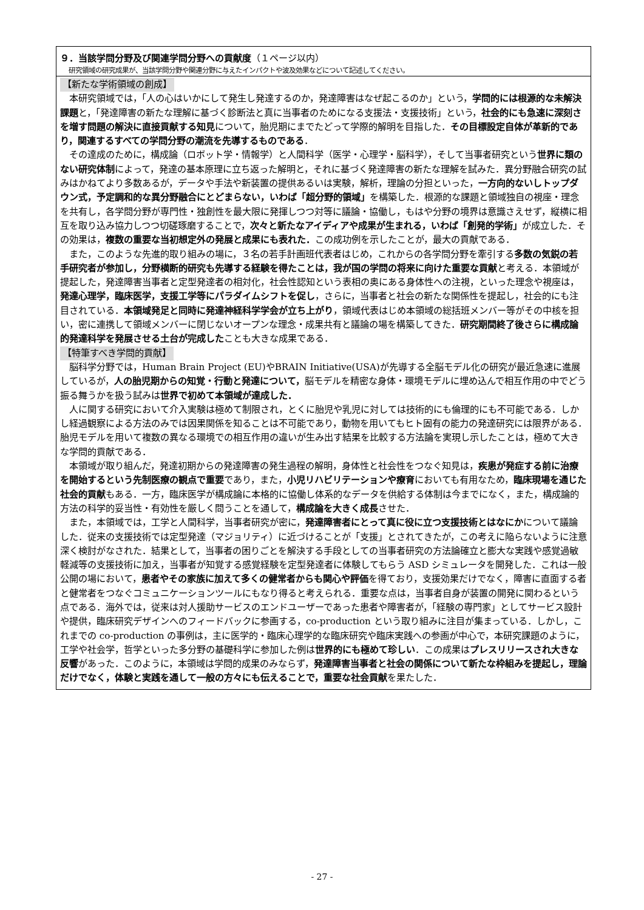９．当該学問分野及び関連学問分野への貢献度（１ページ以内）
研究領域の研究成果が、当該学問分野や関連分野に与えたインパクトや波及効果などについて記述してください。
【新たな学術領域の創成】
本研究領域では，「人の心はいかにして発生し発達するのか，発達障害はなぜ起こるのか」という，学問的には根源的な未解決課題と，「発達障害の新たな理解に基づく診断法と真に当事者のためになる支援法・支援技術」という，社会的にも急速に深刻さを増す問題の解決に直接貢献する知見について，胎児期にまでたどって学際的解明を目指した．その目標設定自体が革新的であり，関連するすべての学問分野の潮流を先導するものである．
その達成のために，構成論（ロボット学・情報学）と人間科学（医学・心理学・脳科学），そして当事者研究という世界に類のない研究体制によって，発達の基本原理に立ち返った解明と，それに基づく発達障害の新たな理解を試みた．異分野融合研究の試みはかねてより多数あるが，データや手法や新装置の提供あるいは実験，解析，理論の分担といった，一方向的ないしトップダウン式，予定調和的な異分野融合にとどまらない，いわば「超分野的領域」を構築した．根源的な課題と領域独自の視座・理念を共有し，各学問分野が専門性・独創性を最大限に発揮しつつ対等に議論・協働し，もはや分野の境界は意識さえせず，縦横に相互を取り込み協力しつつ切磋琢磨することで，次々と新たなアイディアや成果が生まれる，いわば「創発的学術」が成立した．その効果は，複数の重要な当初想定外の発展と成果にも表れた．この成功例を示したことが，最大の貢献である．
また，このような先進的取り組みの場に，３名の若手計画班代表者はじめ，これからの各学問分野を牽引する多数の気鋭の若手研究者が参加し，分野横断的研究も先導する経験を得たことは，我が国の学問の将来に向けた重要な貢献と考える．本領域が提起した，発達障害当事者と定型発達者の相対化，社会性認知という表相の奥にある身体性への注視，といった理念や視座は，発達心理学，臨床医学，支援工学等にパラダイムシフトを促し，さらに，当事者と社会の新たな関係性を提起し，社会的にも注目されている．本領域発足と同時に発達神経科学学会が立ち上がり，領域代表はじめ本領域の総括班メンバー等がその中核を担い，密に連携して領域メンバーに閉じないオープンな理念・成果共有と議論の場を構築してきた．研究期間終了後さらに構成論的発達科学を発展させる土台が完成したことも大きな成果である．
【特筆すべき学問的貢献】
脳科学分野では，Human Brain Project (EU)やBRAIN Initiative(USA)が先導する全脳モデル化の研究が最近急速に進展しているが，人の胎児期からの知覚・行動と発達について，脳モデルを精密な身体・環境モデルに埋め込んで相互作用の中でどう振る舞うかを扱う試みは世界で初めて本領域が達成した．
人に関する研究において介入実験は極めて制限され，とくに胎児や乳児に対しては技術的にも倫理的にも不可能である．しかし経過観察による方法のみでは因果関係を知ることは不可能であり，動物を用いてもヒト固有の能力の発達研究には限界がある．胎児モデルを用いて複数の異なる環境での相互作用の違いが生み出す結果を比較する方法論を実現し示したことは，極めて大きな学問的貢献である．
本領域が取り組んだ，発達初期からの発達障害の発生過程の解明，身体性と社会性をつなぐ知見は，疾患が発症する前に治療を開始するという先制医療の観点で重要であり，また，小児リハビリテーションや療育においても有用なため，臨床現場を通じた社会的貢献もある．一方，臨床医学が構成論に本格的に協働し体系的なデータを供給する体制は今までになく，また，構成論的方法の科学的妥当性・有効性を厳しく問うことを通して，構成論を大きく成長させた．
また，本領域では，工学と人間科学，当事者研究が密に，発達障害者にとって真に役に立つ支援技術とはなにかについて議論した．従来の支援技術では定型発達（マジョリティ）に近づけることが「支援」とされてきたが，この考えに陥らないように注意深く検討がなされた．結果として，当事者の困りごとを解決する手段としての当事者研究の方法論確立と膨大な実践や感覚過敏軽減等の支援技術に加え，当事者が知覚する感覚経験を定型発達者に体験してもらう ASD シミュレータを開発した．これは一般公開の場において，患者やその家族に加えて多くの健常者からも関心や評価を得ており，支援効果だけでなく，障害に直面する者と健常者をつなぐコミュニケーションツールにもなり得ると考えられる．重要な点は，当事者自身が装置の開発に関わるという点である．海外では，従来は対人援助サービスのエンドユーザーであった患者や障害者が，「経験の専門家」としてサービス設計や提供，臨床研究デザインへのフィードバックに参画する，co-production という取り組みに注目が集まっている．しかし，これまでの co-production の事例は，主に医学的・臨床心理学的な臨床研究や臨床実践への参画が中心で，本研究課題のように，工学や社会学，哲学といった多分野の基礎科学に参加した例は世界的にも極めて珍しい．この成果はプレスリリースされ大きな反響があった．このように，本領域は学問的成果のみならず，発達障害当事者と社会の関係について新たな枠組みを提起し，理論だけでなく，体験と実践を通して一般の方々にも伝えることで，重要な社会貢献を果たした．
- 27 -